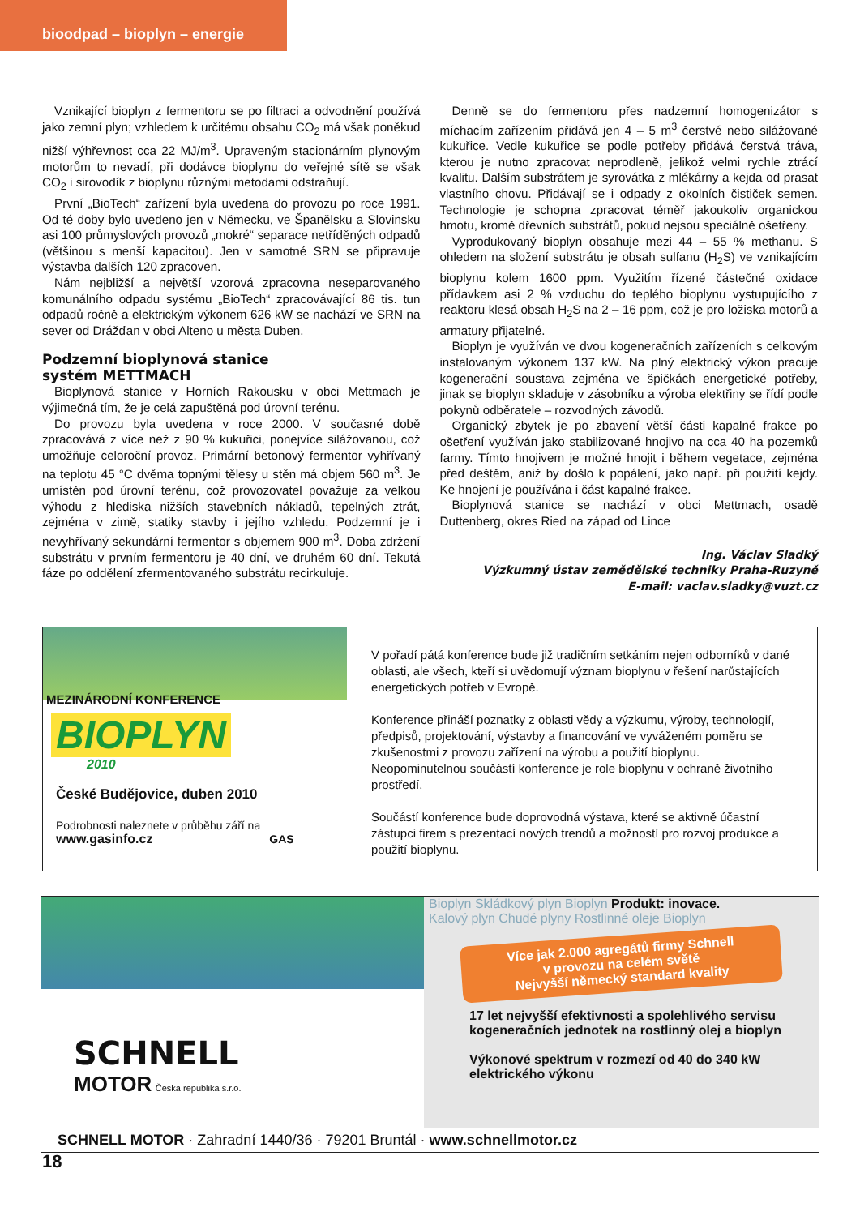bioodpad – bioplyn – energie
Vznikající bioplyn z fermentoru se po filtraci a odvodnění používá jako zemní plyn; vzhledem k určitému obsahu CO<sub>2</sub> má však poněkud nižší výhřevnost cca 22 MJ/m<sup>3</sup>. Upraveným stacionárním plynovým motorům to nevadí, při dodávce bioplynu do veřejné sítě se však CO<sub>2</sub> i sirovodík z bioplynu různými metodami odstraňují.
První „BioTech“ zařízení byla uvedena do provozu po roce 1991. Od té doby bylo uvedeno jen v Německu, ve Španělsku a Slovinsku asi 100 průmyslových provozů „mokré“ separace netříděných odpadů (většinou s menší kapacitou). Jen v samotné SRN se připravuje výstavba dalších 120 zpracoven.
Nám nejbližší a největší vzorová zpracovna neseparovaného komunálního odpadu systému „BioTech“ zpracovávající 86 tis. tun odpadů ročně a elektrickým výkonem 626 kW se nachází ve SRN na sever od Drážďan v obci Alteno u města Duben.
Podzemní bioplynová stanice
systém METTMACH
Bioplynová stanice v Horních Rakousku v obci Mettmach je výjimečná tím, že je celá zapuštěná pod úrovní terénu.
Do provozu byla uvedena v roce 2000. V současné době zpracovává z více než z 90 % kukuřici, ponejvíce silážovanou, což umožňuje celoroční provoz. Primární betonový fermentor vyhřívaný na teplotu 45 °C dvěma topnými tělesy u stěn má objem 560 m<sup>3</sup>. Je umístěn pod úrovní terénu, což provozovatel považuje za velkou výhodu z hlediska nižších stavebních nákladů, tepelných ztrát, zejména v zimě, statiky stavby i jejího vzhledu. Podzemní je i nevyhřívaný sekundární fermentor s objemem 900 m<sup>3</sup>. Doba zdržení substrátu v prvním fermentoru je 40 dní, ve druhém 60 dní. Tekutá fáze po oddělení zfermentovaného substrátu recirkuluje.
Denně se do fermentoru přes nadzemní homogenizátor s míchacím zařízením přidává jen 4 – 5 m<sup>3</sup> čerstvé nebo silážované kukuřice. Vedle kukuřice se podle potřeby přidává čerstvá tráva, kterou je nutno zpracovat neprodleně, jelikož velmi rychle ztrácí kvalitu. Dalším substrátem je syrovátka z mlékárny a kejda od prasat vlastního chovu. Přidávají se i odpady z okolních čističek semen. Technologie je schopna zpracovat téměř jakoukoliv organickou hmotu, kromě dřevních substrátů, pokud nejsou speciálně ošetřeny.
Vyprodukovaný bioplyn obsahuje mezi 44 – 55 % methanu. S ohledem na složení substrátu je obsah sulfanu (H<sub>2</sub>S) ve vznikajícím bioplynu kolem 1600 ppm. Využitím řízené částečné oxidace přídavkem asi 2 % vzduchu do teplého bioplynu vystupujícího z reaktoru klesá obsah H<sub>2</sub>S na 2 – 16 ppm, což je pro ložiska motorů a armatury přijatelné.
Bioplyn je využíván ve dvou kogeneračních zařízeních s celkovým instalovaným výkonem 137 kW. Na plný elektrický výkon pracuje kogenerační soustava zejména ve špičkách energetické potřeby, jinak se bioplyn skladuje v zásobníku a výroba elektřiny se řídí podle pokynů odběratele – rozvodných závodů.
Organický zbytek je po zbavení větší části kapalné frakce po ošetření využíván jako stabilizované hnojivo na cca 40 ha pozemků farmy. Tímto hnojivem je možné hnojit i během vegetace, zejména před deštěm, aniž by došlo k popálení, jako např. při použití kejdy. Ke hnojení je používána i část kapalné frakce.
Bioplynová stanice se nachází v obci Mettmach, osadě Duttenberg, okres Ried na západ od Lince
Ing. Václav Sladký
Výzkumný ústav zemědělské techniky Praha-Ruzyně
E-mail: vaclav.sladky@vuzt.cz
MEZINÁRODNÍ KONFERENCE
BIOPLYN
2010
České Budějovice, duben 2010
Podrobnosti naleznete v průběhu září na
www.gasinfo.cz GAS
V pořadí pátá konference bude již tradičním setkáním nejen odborníků v dané oblasti, ale všech, kteří si uvědomují význam bioplynu v řešení narůstajících energetických potřeb v Evropě.
Konference přináší poznatky z oblasti vědy a výzkumu, výroby, technologií, předpisů, projektování, výstavby a financování ve vyváženém poměru se zkušenostmi z provozu zařízení na výrobu a použití bioplynu. Neopominutelnou součástí konference je role bioplynu v ochraně životního prostředí.
Součástí konference bude doprovodná výstava, které se aktivně účastní zástupci firem s prezentací nových trendů a možností pro rozvoj produkce a použití bioplynu.
SCHNELL
MOTOR Česká republika s.r.o.
Bioplyn Skládkový plyn Bioplyn Produkt: inovace.
Kalový plyn Chudé plyny Rostlinné oleje Bioplyn
Více jak 2.000 agregátů firmy Schnell
v provozu na celém světě
Nejvyšší německý standard kvality
17 let nejvyšší efektivnosti a spolehlivého servisu kogeneračních jednotek na rostlinný olej a bioplyn
Výkonové spektrum v rozmezí od 40 do 340 kW elektrického výkonu
SCHNELL MOTOR · Zahradní 1440/36 · 79201 Bruntál · www.schnellmotor.cz
18